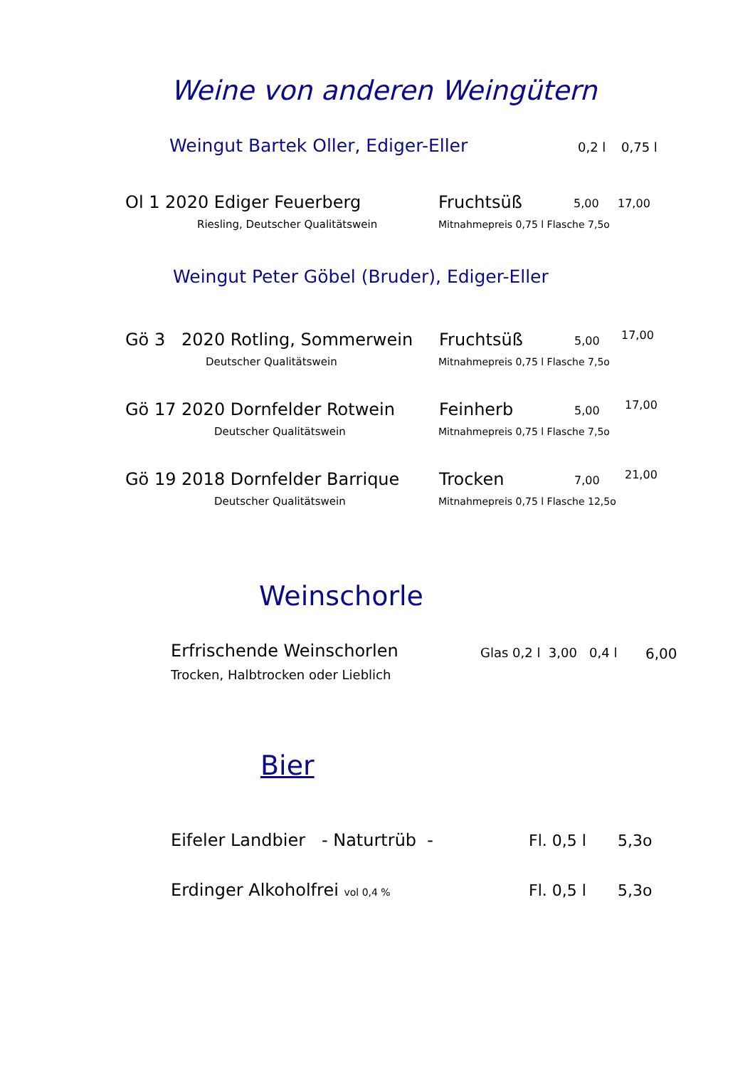Weine von anderen Weingütern
Weingut Bartek Oller, Ediger-Eller 0,2 l 0,75 l
Ol 1 2020 Ediger Feuerberg Fruchtsüß 5,00 17,00
Riesling, Deutscher Qualitätswein Mitnahmepreis 0,75 l Flasche 7,5o
Weingut Peter Göbel (Bruder), Ediger-Eller
Gö 3 2020 Rotling, Sommerwein Fruchtsüß 5,00 17,00
Deutscher Qualitätswein Mitnahmepreis 0,75 l Flasche 7,5o
Gö 17 2020 Dornfelder Rotwein Feinherb 5,00 17,00
Deutscher Qualitätswein Mitnahmepreis 0,75 l Flasche 7,5o
Gö 19 2018 Dornfelder Barrique Trocken 7,00 21,00
Deutscher Qualitätswein Mitnahmepreis 0,75 l Flasche 12,5o
Weinschorle
Erfrischende Weinschorlen
Trocken, Halbtrocken oder Lieblich
Glas 0,2 l 3,00 0,4 l 6,00
Bier
Eifeler Landbier - Naturtrüb - Fl. 0,5 l 5,3o
Erdinger Alkoholfrei vol 0,4 % Fl. 0,5 l 5,3o